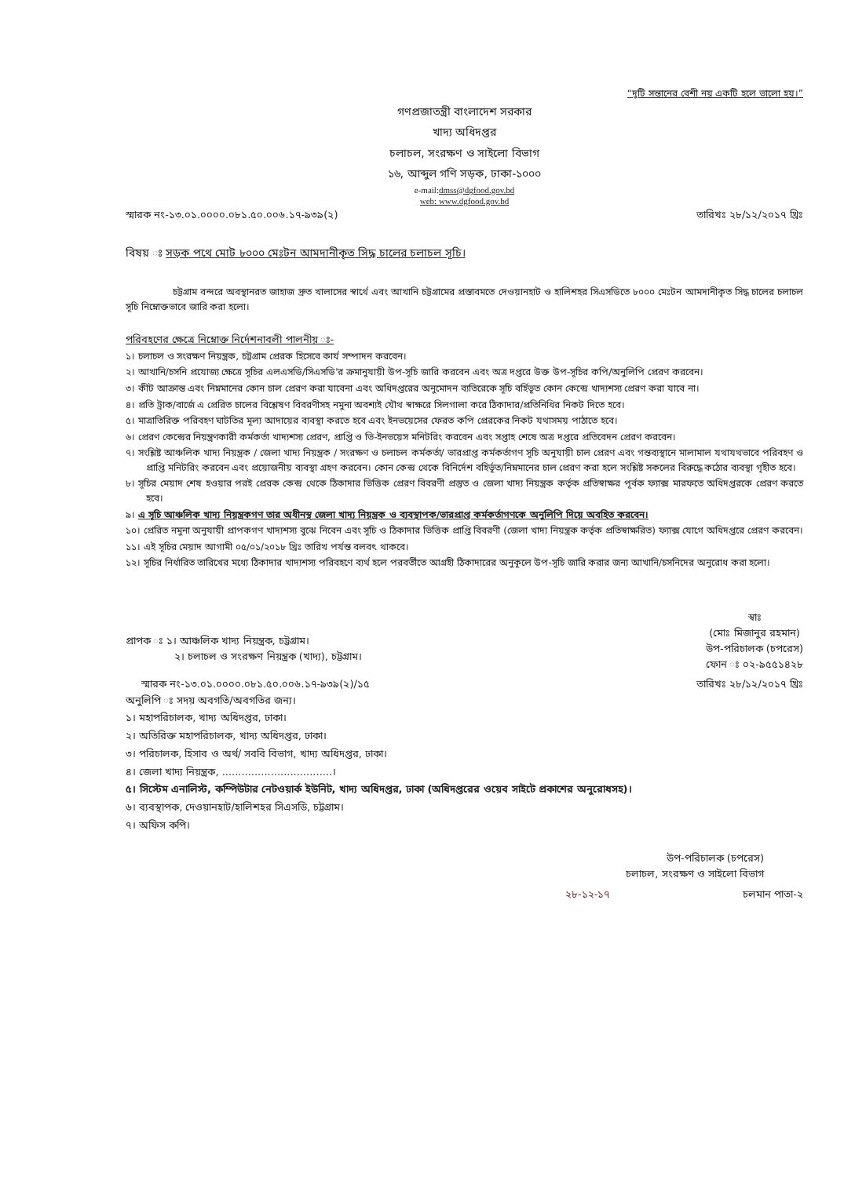“দুটি সন্তানের বেশী নয় একটি হলে ভালো হয়।”
গণপ্রজাতন্ত্রী বাংলাদেশ সরকার
খাদ্য অধিদপ্তর
চলাচল, সংরক্ষণ ও সাইলো বিভাগ
১৬, আব্দুল গণি সড়ক, ঢাকা-১০০০
e-mail:dmss@dgfood.gov.bd
web: www.dgfood.gov.bd
স্মারক নং-১৩.০১.০০০০.০৮১.৫০.০০৬.১৭-৯৩৯(২) তারিখঃ ২৮/১২/২০১৭ খ্রিঃ
বিষয় ঃ সড়ক পথে মোট ৮০০০ মেঃটন আমদানীকৃত সিদ্ধ চালের চলাচল সূচি।
চট্টগ্রাম বন্দরে অবস্থানরত জাহাজ দ্রুত খালাসের স্বার্থে এবং আখানি চট্টগ্রামের প্রস্তাবমতে দেওয়ানহাট ও হালিশহর সিএসডিতে ৮০০০ মেঃটন আমদানীকৃত সিদ্ধ চালের চলাচল সূচি নিম্নোক্তভাবে জারি করা হলো।
পরিবহণের ক্ষেত্রে নিম্নোক্ত নির্দেশনাবলী পালনীয় ঃ-
১। চলাচল ও সংরক্ষণ নিয়ন্ত্রক, চট্টগ্রাম প্রেরক হিসেবে কার্য সম্পাদন করবেন।
২। আখানি/চসনি প্রযোজ্য ক্ষেত্রে সূচির এলএসডি/সিএসডি'র ক্রমানুযায়ী উপ-সূচি জারি করবেন এবং অত্র দপ্তরে উক্ত উপ-সূচির কপি/অনুলিপি প্রেরণ করবেন।
৩। কীট আক্রান্ত এবং নিম্নমানের কোন চাল প্রেরণ করা যাবেনা এবং অধিদপ্তরের অনুমোদন ব্যতিরেকে সূচি বর্হিভূত কোন কেন্দ্রে খাদ্যশস্য প্রেরণ করা যাবে না।
৪। প্রতি ট্রাক/বার্জে এ প্রেরিত চালের বিশ্লেষণ বিবরণীসহ নমুনা অবশ্যই যৌথ স্বাক্ষরে সিলগালা করে ঠিকাদার/প্রতিনিধির নিকট দিতে হবে।
৫। মাত্রাতিরিক্ত পরিবহণ ঘাটতির মূল্য আদায়ের ব্যবস্থা করতে হবে এবং ইনভয়েসের ফেরত কপি প্রেরকের নিকট যথাসময় পাঠাতে হবে।
৬। প্রেরণ কেন্দ্রের নিয়ন্ত্রণকারী কর্মকর্তা খাদ্যশস্য প্রেরণ, প্রাপ্তি ও ভি-ইনভয়েস মনিটরিং করবেন এবং সপ্তাহ শেষে অত্র দপ্তরে প্রতিবেদন প্রেরণ করবেন।
৭। সংশ্লিষ্ট আঞ্চলিক খাদ্য নিয়ন্ত্রক / জেলা খাদ্য নিয়ন্ত্রক / সংরক্ষণ ও চলাচল কর্মকর্তা/ ভারপ্রাপ্ত কর্মকর্তাগণ সূচি অনুযায়ী চাল প্রেরণ এবং গন্তব্যস্থানে মালামাল যথাযথভাবে পরিবহণ ও প্রাপ্তি মনিটরিং করবেন এবং প্রয়োজনীয় ব্যবস্থা গ্রহণ করবেন। কোন কেন্দ্র থেকে বিনির্দেশ বহির্ভূত/নিম্নমানের চাল প্রেরণ করা হলে সংশ্লিষ্ট সকলের বিরুদ্ধে কঠোর ব্যবস্থা গৃহীত হবে।
৮। সূচির মেয়াদ শেষ হওয়ার পরই প্রেরক কেন্দ্র থেকে ঠিকাদার ভিত্তিক প্রেরণ বিবরণী প্রস্তুত ও জেলা খাদ্য নিয়ন্ত্রক কর্তৃক প্রতিস্বাক্ষর পূর্বক ফ্যাক্স মারফতে অধিদপ্তরকে প্রেরণ করতে হবে।
৯। এ সূচি আঞ্চলিক খাদ্য নিয়ন্ত্রকগণ তার অধীনস্থ জেলা খাদ্য নিয়ন্ত্রক ও ব্যবস্থাপক/ভারপ্রাপ্ত কর্মকর্তাগণকে অনুলিপি দিয়ে অবহিত করবেন।
১০। প্রেরিত নমুনা অনুযায়ী প্রাপকগণ খাদ্যশস্য বুঝে নিবেন এবং সূচি ও ঠিকাদার ভিত্তিক প্রাপ্তি বিবরণী (জেলা খাদ্য নিয়ন্ত্রক কর্তৃক প্রতিস্বাক্ষরিত) ফ্যাক্স যোগে অধিদপ্তরে প্রেরণ করবেন।
১১। এই সূচির মেয়াদ আগামী ০৫/০১/২০১৮ খ্রিঃ তারিখ পর্যন্ত বলবৎ থাকবে।
১২। সূচির নির্ধারিত তারিখের মধ্যে ঠিকাদার খাদ্যশস্য পরিবহণে ব্যর্থ হলে পরবর্তীতে আগ্রহী ঠিকাদারের অনুকূলে উপ-সূচি জারি করার জন্য আখানি/চসনিদের অনুরোধ করা হলো।
প্রাপক ঃ ১। আঞ্চলিক খাদ্য নিয়ন্ত্রক, চট্টগ্রাম।
২। চলাচল ও সংরক্ষণ নিয়ন্ত্রক (খাদ্য), চট্টগ্রাম।
স্বাঃ
(মোঃ মিজানুর রহমান)
উপ-পরিচালক (চপরেস)
ফোন ঃ ০২-৯৫৫১৪২৮
স্মারক নং-১৩.০১.০০০০.০৮১.৫০.০০৬.১৭-৯৩৯(২)/১৫ তারিখঃ ২৮/১২/২০১৭ খ্রিঃ
অনুলিপি ঃ সদয় অবগতি/অবগতির জন্য।
১। মহাপরিচালক, খাদ্য অধিদপ্তর, ঢাকা।
২। অতিরিক্ত মহাপরিচালক, খাদ্য অধিদপ্তর, ঢাকা।
৩। পরিচালক, হিসাব ও অর্থ/ সববি বিভাগ, খাদ্য অধিদপ্তর, ঢাকা।
৪। জেলা খাদ্য নিয়ন্ত্রক, ..................................।
৫। সিস্টেম এনালিস্ট, কম্পিউটার নেটওয়ার্ক ইউনিট, খাদ্য অধিদপ্তর, ঢাকা (অধিদপ্তরের ওয়েব সাইটে প্রকাশের অনুরোধসহ)।
৬। ব্যবস্থাপক, দেওয়ানহাট/হালিশহর সিএসডি, চট্টগ্রাম।
৭। অফিস কপি।
উপ-পরিচালক (চপরেস)
চলাচল, সংরক্ষণ ও সাইলো বিভাগ
২৮-১২-১৭ চলমান পাতা-২